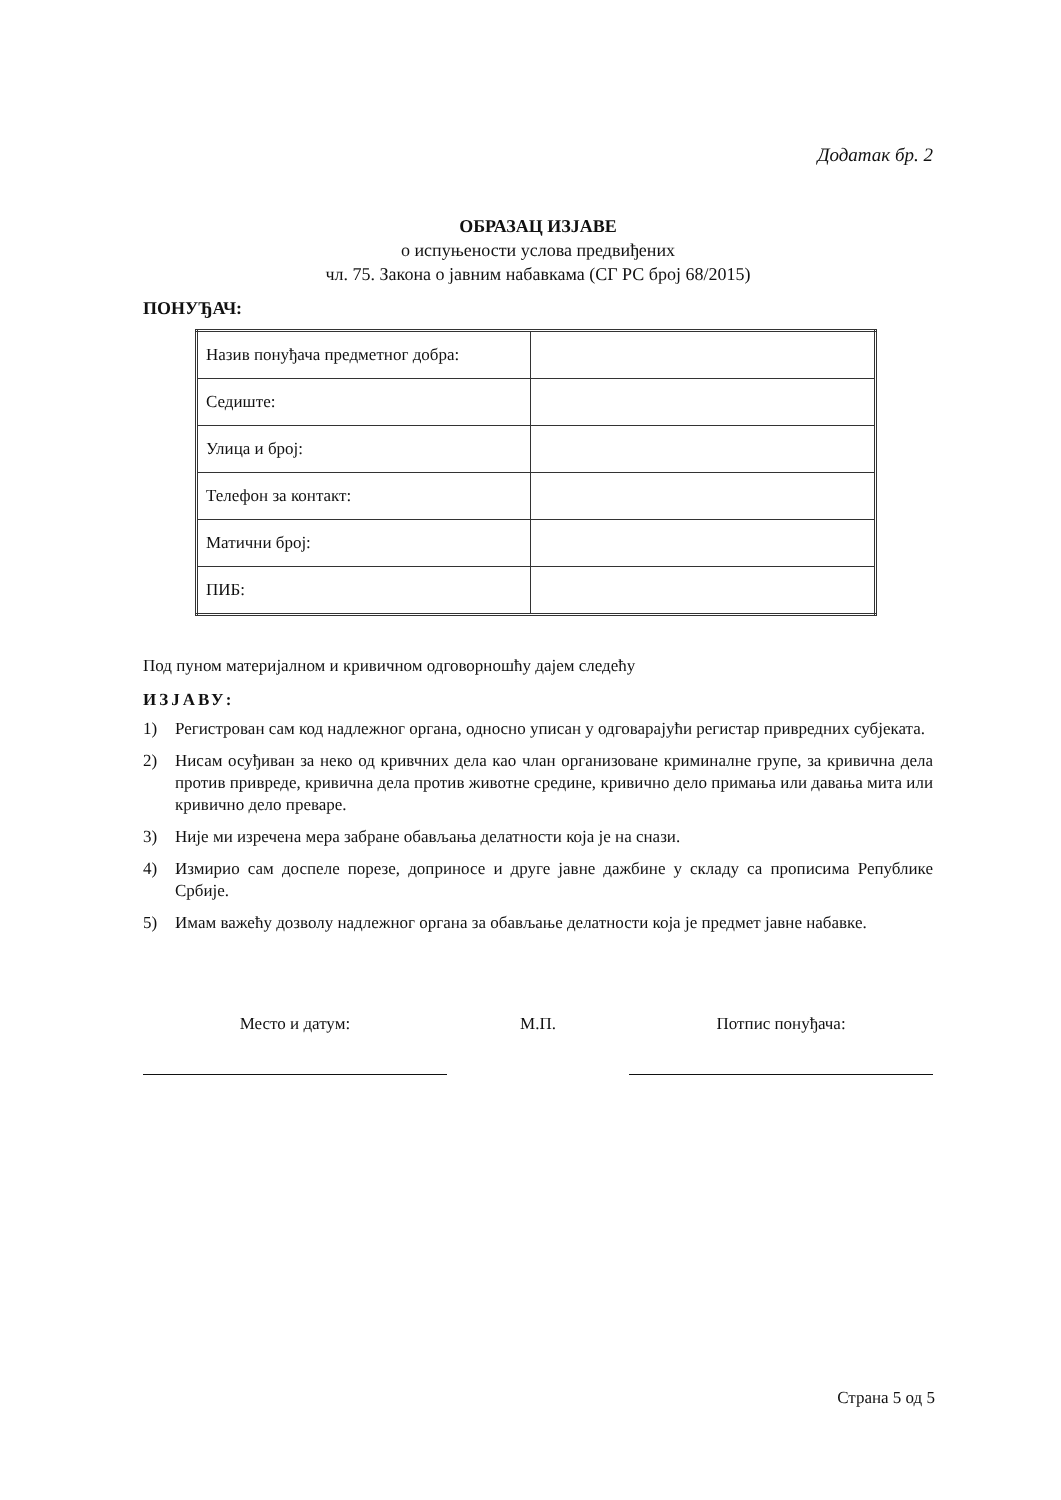Додатак бр. 2
ОБРАЗАЦ ИЗЈАВЕ
о испуњености услова предвиђених
чл. 75. Закона о јавним набавкама (СГ РС број 68/2015)
ПОНУЂАЧ:
| Назив понуђача предметног добра: | |
| Седиште: | |
| Улица и број: | |
| Телефон за контакт: | |
| Матични број: | |
| ПИБ: | |
Под пуном материјалном и кривичном одговорношћу дајем следећу
ИЗЈАВУ:
1) Регистрован сам код надлежног органа, односно уписан у одговарајући регистар привредних субјеката.
2) Нисам осуђиван за неко од кривчних дела као члан организоване криминалне групе, за кривична дела против привреде, кривична дела против животне средине, кривично дело примања или давања мита или кривично дело преваре.
3) Није ми изречена мера забране обављања делатности која је на снази.
4) Измирио сам доспеле порезе, доприносе и друге јавне дажбине у складу са прописима Републике Србије.
5) Имам важећу дозволу надлежног органа за обављање делатности која је предмет јавне набавке.
Место и датум: М.П. Потпис понуђача:
Страна 5 од 5